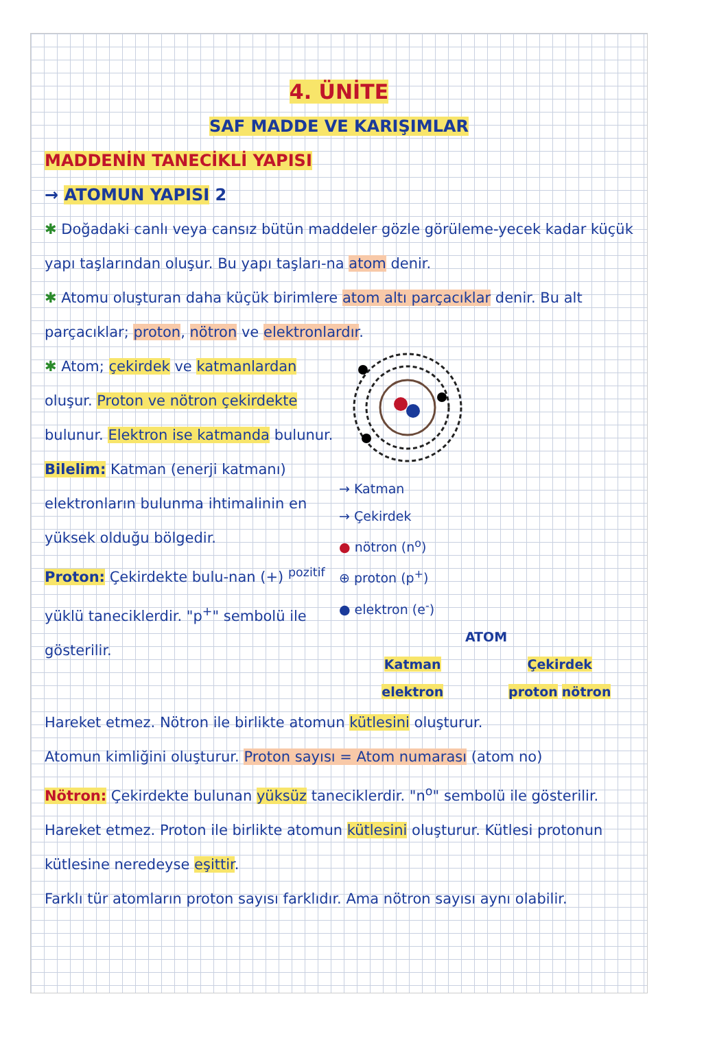4. ÜNİTE
SAF MADDE VE KARIŞIMLAR
MADDENİN TANECİKLİ YAPISI
→ ATOMUN YAPISI 2
✱ Doğadaki canlı veya cansız bütün maddeler gözle görüleme-yecek kadar küçük yapı taşlarından oluşur. Bu yapı taşları-na atom denir.
✱ Atomu oluşturan daha küçük birimlere atom altı parçacıklar denir. Bu alt parçacıklar; proton, nötron ve elektronlardır.
✱ Atom; çekirdek ve katmanlardan oluşur. Proton ve nötron çekirdekte bulunur. Elektron ise katmanda bulunur.
Bilelim: Katman (enerji katmanı) elektronların bulunma ihtimalinin en yüksek olduğu bölgedir.
Proton: Çekirdekte bulu-nan (+) <sup>pozitif</sup> yüklü taneciklerdir. "p<sup>+</sup>" sembolü ile gösterilir.
→ Katman
→ Çekirdek
● nötron (n<sup>o</sup>)
⊕ proton (p<sup>+</sup>)
● elektron (e<sup>-</sup>)
ATOM
Katman
elektron
Çekirdek
proton nötron
Hareket etmez. Nötron ile birlikte atomun kütlesini oluşturur.
Atomun kimliğini oluşturur. Proton sayısı = Atom numarası (atom no)
Nötron: Çekirdekte bulunan yüksüz taneciklerdir. "n<sup>o</sup>" sembolü ile gösterilir. Hareket etmez. Proton ile birlikte atomun kütlesini oluşturur. Kütlesi protonun kütlesine neredeyse eşittir.
Farklı tür atomların proton sayısı farklıdır. Ama nötron sayısı aynı olabilir.